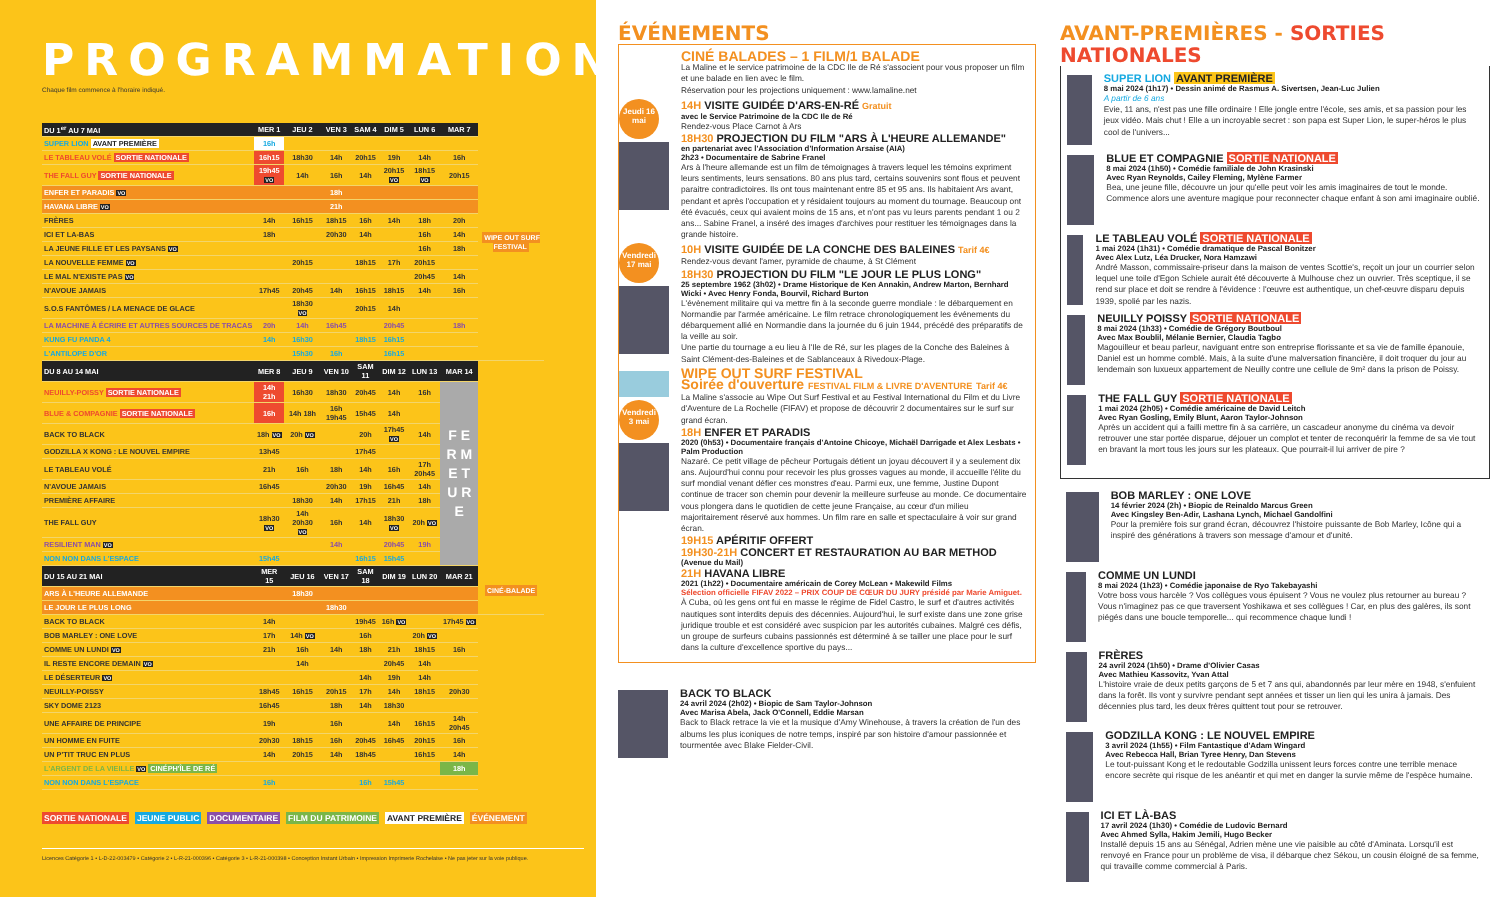PROGRAMMATION
Chaque film commence à l'horaire indiqué.
| DU 1<sup>er</sup> AU 7 MAI | MER 1 | JEU 2 | VEN 3 | SAM 4 | DIM 5 | LUN 6 | MAR 7 | WIPE OUT SURF FESTIVAL |
| SUPER LION AVANT PREMIÈRE | 16h | | | | | | | |
| LE TABLEAU VOLÉ SORTIE NATIONALE | 16h15 | 18h30 | 14h | 20h15 | 19h | 14h | 16h | |
| THE FALL GUY SORTIE NATIONALE | 19h45 VO | 14h | 16h | 14h | 20h15 VO | 18h15 VO | 20h15 | |
| ENFER ET PARADIS VO | | | 18h | | | | | |
| HAVANA LIBRE VO | | | 21h | | | | | |
| FRÈRES | 14h | 16h15 | 18h15 | 16h | 14h | 18h | 20h | |
| ICI ET LA-BAS | 18h | | 20h30 | 14h | | 16h | 14h | |
| LA JEUNE FILLE ET LES PAYSANS VO | | | | | | 16h | 18h | |
| LA NOUVELLE FEMME VO | | 20h15 | | 18h15 | 17h | 20h15 | | |
| LE MAL N'EXISTE PAS VO | | | | | | 20h45 | 14h | |
| N'AVOUE JAMAIS | 17h45 | 20h45 | 14h | 16h15 | 18h15 | 14h | 16h | |
| S.O.S FANTÔMES / LA MENACE DE GLACE | | 18h30 VO | | 20h15 | 14h | | | |
| LA MACHINE À ÉCRIRE ET AUTRES SOURCES DE TRACAS | 20h | 14h | 16h45 | | 20h45 | | 18h | |
| KUNG FU PANDA 4 | 14h | 16h30 | | 18h15 | 16h15 | | | |
| L'ANTILOPE D'OR | | 15h30 | 16h | | 16h15 | | | |
| DU 8 AU 14 MAI | MER 8 | JEU 9 | VEN 10 | SAM 11 | DIM 12 | LUN 13 | MAR 14 | |
| NEUILLY-POISSY SORTIE NATIONALE | 14h 21h | 16h30 | 18h30 | 20h45 | 14h | 16h | F E R M E T U R E | |
| BLUE & COMPAGNIE SORTIE NATIONALE | 16h | 14h 18h | 16h 19h45 | 15h45 | 14h | | | |
| BACK TO BLACK | 18h VO | 20h VO | | 20h | 17h45 VO | 14h | | |
| GODZILLA X KONG : LE NOUVEL EMPIRE | 13h45 | | | 17h45 | | | | |
| LE TABLEAU VOLÉ | 21h | 16h | 18h | 14h | 16h | 17h 20h45 | | |
| N'AVOUE JAMAIS | 16h45 | | 20h30 | 19h | 16h45 | 14h | | |
| PREMIÈRE AFFAIRE | | 18h30 | 14h | 17h15 | 21h | 18h | | |
| THE FALL GUY | 18h30 VO | 14h 20h30 VO | 16h | 14h | 18h30 VO | 20h VO | | |
| RESILIENT MAN VO | | | 14h | | 20h45 | 19h | | |
| NON NON DANS L'ESPACE | 15h45 | | | 16h15 | 15h45 | | | |
| DU 15 AU 21 MAI | MER 15 | JEU 16 | VEN 17 | SAM 18 | DIM 19 | LUN 20 | MAR 21 | CINÉ-BALADE |
| ARS À L'HEURE ALLEMANDE | | 18h30 | | | | | | |
| LE JOUR LE PLUS LONG | | | 18h30 | | | | | |
| BACK TO BLACK | 14h | | | 19h45 | 16h VO | | 17h45 VO | |
| BOB MARLEY : ONE LOVE | 17h | 14h VO | | 16h | | 20h VO | | |
| COMME UN LUNDI VO | 21h | 16h | 14h | 18h | 21h | 18h15 | 16h | |
| IL RESTE ENCORE DEMAIN VO | | 14h | | | 20h45 | 14h | | |
| LE DÉSERTEUR VO | | | | 14h | 19h | 14h | | |
| NEUILLY-POISSY | 18h45 | 16h15 | 20h15 | 17h | 14h | 18h15 | 20h30 | |
| SKY DOME 2123 | 16h45 | | 18h | 14h | 18h30 | | | |
| UNE AFFAIRE DE PRINCIPE | 19h | | 16h | | 14h | 16h15 | 14h 20h45 | |
| UN HOMME EN FUITE | 20h30 | 18h15 | 16h | 20h45 | 16h45 | 20h15 | 16h | |
| UN P'TIT TRUC EN PLUS | 14h | 20h15 | 14h | 18h45 | | 16h15 | 14h | |
| L'ARGENT DE LA VIEILLE VO CINÉPH'ÎLE DE RÉ | | | | | | | 18h | |
| NON NON DANS L'ESPACE | 16h | | | 16h | 15h45 | | | |
SORTIE NATIONALE JEUNE PUBLIC DOCUMENTAIRE FILM DU PATRIMOINE AVANT PREMIÈRE ÉVÉNEMENT
Licences Catégorie 1 • L-D-22-003479 • Catégorie 2 • L-R-21-000396 • Catégorie 3 • L-R-21-000398 • Conception Instant Urbain • Impression Imprimerie Rochelaise • Ne pas jeter sur la voie publique.
ÉVÉNEMENTS
CINÉ BALADES – 1 FILM/1 BALADE
La Maline et le service patrimoine de la CDC Ile de Ré s'associent pour vous proposer un film et une balade en lien avec le film.
Réservation pour les projections uniquement : www.lamaline.net
Jeudi 16 mai
14H VISITE GUIDÉE D'ARS-EN-RÉ Gratuit
avec le Service Patrimoine de la CDC Ile de Ré
Rendez-vous Place Carnot à Ars
18H30 PROJECTION DU FILM "ARS À L'HEURE ALLEMANDE"
en partenariat avec l'Association d'Information Arsaise (AIA)
2h23 • Documentaire de Sabrine Franel
Ars à l'heure allemande est un film de témoignages à travers lequel les témoins expriment leurs sentiments, leurs sensations. 80 ans plus tard, certains souvenirs sont flous et peuvent paraitre contradictoires. Ils ont tous maintenant entre 85 et 95 ans. Ils habitaient Ars avant, pendant et après l'occupation et y résidaient toujours au moment du tournage. Beaucoup ont été évacués, ceux qui avaient moins de 15 ans, et n'ont pas vu leurs parents pendant 1 ou 2 ans... Sabine Franel, a inséré des images d'archives pour restituer les témoignages dans la grande histoire.
Vendredi 17 mai
10H VISITE GUIDÉE DE LA CONCHE DES BALEINES Tarif 4€
Rendez-vous devant l'amer, pyramide de chaume, à St Clément
18H30 PROJECTION DU FILM "LE JOUR LE PLUS LONG"
25 septembre 1962 (3h02) • Drame Historique de Ken Annakin, Andrew Marton, Bernhard Wicki • Avec Henry Fonda, Bourvil, Richard Burton
L'évènement militaire qui va mettre fin à la seconde guerre mondiale : le débarquement en Normandie par l'armée américaine. Le film retrace chronologiquement les événements du débarquement allié en Normandie dans la journée du 6 juin 1944, précédé des préparatifs de la veille au soir.
Une partie du tournage a eu lieu à l'Ile de Ré, sur les plages de la Conche des Baleines à Saint Clément-des-Baleines et de Sablanceaux à Rivedoux-Plage.
Vendredi 3 mai
WIPE OUT SURF FESTIVAL
Soirée d'ouverture FESTIVAL FILM & LIVRE D'AVENTURE Tarif 4€
La Maline s'associe au Wipe Out Surf Festival et au Festival International du Film et du Livre d'Aventure de La Rochelle (FIFAV) et propose de découvrir 2 documentaires sur le surf sur grand écran.
18H ENFER ET PARADIS
2020 (0h53) • Documentaire français d'Antoine Chicoye, Michaël Darrigade et Alex Lesbats • Palm Production
Nazaré. Ce petit village de pêcheur Portugais détient un joyau découvert il y a seulement dix ans. Aujourd'hui connu pour recevoir les plus grosses vagues au monde, il accueille l'élite du surf mondial venant défier ces monstres d'eau. Parmi eux, une femme, Justine Dupont continue de tracer son chemin pour devenir la meilleure surfeuse au monde. Ce documentaire vous plongera dans le quotidien de cette jeune Française, au cœur d'un milieu majoritairement réservé aux hommes. Un film rare en salle et spectaculaire à voir sur grand écran.
19H15 APÉRITIF OFFERT
19H30-21H CONCERT ET RESTAURATION AU BAR METHOD
(Avenue du Mail)
21H HAVANA LIBRE
2021 (1h22) • Documentaire américain de Corey McLean • Makewild Films
Sélection officielle FIFAV 2022 – PRIX COUP DE CŒUR DU JURY présidé par Marie Amiguet.
À Cuba, où les gens ont fui en masse le régime de Fidel Castro, le surf et d'autres activités nautiques sont interdits depuis des décennies. Aujourd'hui, le surf existe dans une zone grise juridique trouble et est considéré avec suspicion par les autorités cubaines. Malgré ces défis, un groupe de surfeurs cubains passionnés est déterminé à se tailler une place pour le surf dans la culture d'excellence sportive du pays...
BACK TO BLACK
24 avril 2024 (2h02) • Biopic de Sam Taylor-Johnson
Avec Marisa Abela, Jack O'Connell, Eddie Marsan
Back to Black retrace la vie et la musique d'Amy Winehouse, à travers la création de l'un des albums les plus iconiques de notre temps, inspiré par son histoire d'amour passionnée et tourmentée avec Blake Fielder-Civil.
AVANT-PREMIÈRES - SORTIES NATIONALES
SUPER LION AVANT PREMIÈRE
8 mai 2024 (1h17) • Dessin animé de Rasmus A. Sivertsen, Jean-Luc Julien
A partir de 6 ans
Evie, 11 ans, n'est pas une fille ordinaire ! Elle jongle entre l'école, ses amis, et sa passion pour les jeux vidéo. Mais chut ! Elle a un incroyable secret : son papa est Super Lion, le super-héros le plus cool de l'univers...
BLUE ET COMPAGNIE SORTIE NATIONALE
8 mai 2024 (1h50) • Comédie familiale de John Krasinski
Avec Ryan Reynolds, Cailey Fleming, Mylène Farmer
Bea, une jeune fille, découvre un jour qu'elle peut voir les amis imaginaires de tout le monde. Commence alors une aventure magique pour reconnecter chaque enfant à son ami imaginaire oublié.
LE TABLEAU VOLÉ SORTIE NATIONALE
1 mai 2024 (1h31) • Comédie dramatique de Pascal Bonitzer
Avec Alex Lutz, Léa Drucker, Nora Hamzawi
André Masson, commissaire-priseur dans la maison de ventes Scottie's, reçoit un jour un courrier selon lequel une toile d'Egon Schiele aurait été découverte à Mulhouse chez un ouvrier. Très sceptique, il se rend sur place et doit se rendre à l'évidence : l'œuvre est authentique, un chef-œuvre disparu depuis 1939, spolié par les nazis.
NEUILLY POISSY SORTIE NATIONALE
8 mai 2024 (1h33) • Comédie de Grégory Boutboul
Avec Max Boublil, Mélanie Bernier, Claudia Tagbo
Magouilleur et beau parleur, naviguant entre son entreprise florissante et sa vie de famille épanouie, Daniel est un homme comblé. Mais, à la suite d'une malversation financière, il doit troquer du jour au lendemain son luxueux appartement de Neuilly contre une cellule de 9m² dans la prison de Poissy.
THE FALL GUY SORTIE NATIONALE
1 mai 2024 (2h05) • Comédie américaine de David Leitch
Avec Ryan Gosling, Emily Blunt, Aaron Taylor-Johnson
Après un accident qui a failli mettre fin à sa carrière, un cascadeur anonyme du cinéma va devoir retrouver une star portée disparue, déjouer un complot et tenter de reconquérir la femme de sa vie tout en bravant la mort tous les jours sur les plateaux. Que pourrait-il lui arriver de pire ?
BOB MARLEY : ONE LOVE
14 février 2024 (2h) • Biopic de Reinaldo Marcus Green
Avec Kingsley Ben-Adir, Lashana Lynch, Michael Gandolfini
Pour la première fois sur grand écran, découvrez l'histoire puissante de Bob Marley, Icône qui a inspiré des générations à travers son message d'amour et d'unité.
COMME UN LUNDI
8 mai 2024 (1h23) • Comédie japonaise de Ryo Takebayashi
Votre boss vous harcèle ? Vos collègues vous épuisent ? Vous ne voulez plus retourner au bureau ? Vous n'imaginez pas ce que traversent Yoshikawa et ses collègues ! Car, en plus des galères, ils sont piégés dans une boucle temporelle... qui recommence chaque lundi !
FRÈRES
24 avril 2024 (1h50) • Drame d'Olivier Casas
Avec Mathieu Kassovitz, Yvan Attal
L'histoire vraie de deux petits garçons de 5 et 7 ans qui, abandonnés par leur mère en 1948, s'enfuient dans la forêt. Ils vont y survivre pendant sept années et tisser un lien qui les unira à jamais. Des décennies plus tard, les deux frères quittent tout pour se retrouver.
GODZILLA KONG : LE NOUVEL EMPIRE
3 avril 2024 (1h55) • Film Fantastique d'Adam Wingard
Avec Rebecca Hall, Brian Tyree Henry, Dan Stevens
Le tout-puissant Kong et le redoutable Godzilla unissent leurs forces contre une terrible menace encore secrète qui risque de les anéantir et qui met en danger la survie même de l'espèce humaine.
ICI ET LÀ-BAS
17 avril 2024 (1h30) • Comédie de Ludovic Bernard
Avec Ahmed Sylla, Hakim Jemili, Hugo Becker
Installé depuis 15 ans au Sénégal, Adrien mène une vie paisible au côté d'Aminata. Lorsqu'il est renvoyé en France pour un problème de visa, il débarque chez Sékou, un cousin éloigné de sa femme, qui travaille comme commercial à Paris.